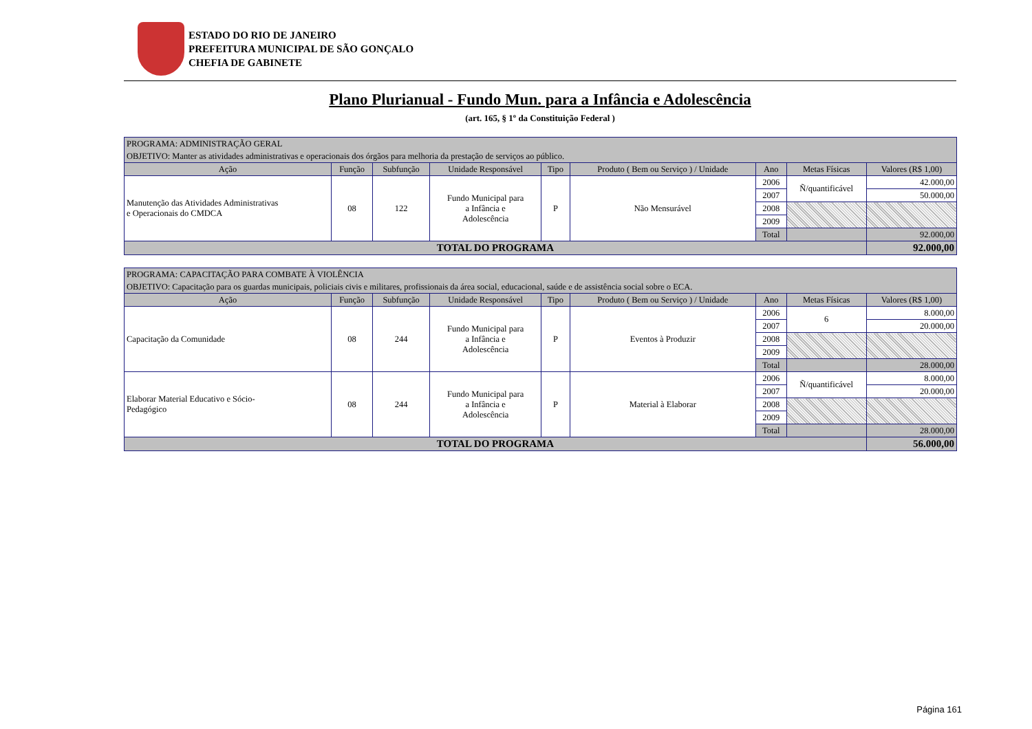ESTADO DO RIO DE JANEIRO
PREFEITURA MUNICIPAL DE SÃO GONÇALO
CHEFIA DE GABINETE
Plano Plurianual - Fundo Mun. para a Infância e Adolescência
(art. 165, § 1º da Constituição Federal )
| PROGRAMA: ADMINISTRAÇÃO GERAL | | | | | | | | |
| OBJETIVO: Manter as atividades administrativas e operacionais dos órgãos para melhoria da prestação de serviços ao público. | | | | | | | | |
| Ação | Função | Subfunção | Unidade Responsável | Tipo | Produto ( Bem ou Serviço ) / Unidade | Ano | Metas Físicas | Valores (R$ 1,00) |
| Manutenção das Atividades Administrativas e Operacionais do CMDCA | 08 | 122 | Fundo Municipal para a Infância e Adolescência | P | Não Mensurável | 2006 | Ñ/quantificável | 42.000,00 |
| | | | | | | 2007 | | 50.000,00 |
| | | | | | | 2008 | | |
| | | | | | | 2009 | | |
| | | | | | | Total | | 92.000,00 |
| TOTAL DO PROGRAMA | | | | | | | | 92.000,00 |
| PROGRAMA: CAPACITAÇÃO PARA COMBATE À VIOLÊNCIA | | | | | | | | |
| OBJETIVO: Capacitação para os guardas municipais, policiais civis e militares, profissionais da área social, educacional, saúde e de assistência social sobre o ECA. | | | | | | | | |
| Ação | Função | Subfunção | Unidade Responsável | Tipo | Produto ( Bem ou Serviço ) / Unidade | Ano | Metas Físicas | Valores (R$ 1,00) |
| Capacitação da Comunidade | 08 | 244 | Fundo Municipal para a Infância e Adolescência | P | Eventos à Produzir | 2006 | 6 | 8.000,00 |
| | | | | | | 2007 | | 20.000,00 |
| | | | | | | 2008 | | |
| | | | | | | 2009 | | |
| | | | | | | Total | | 28.000,00 |
| Elaborar Material Educativo e Sócio- Pedagógico | 08 | 244 | Fundo Municipal para a Infância e Adolescência | P | Material à Elaborar | 2006 | Ñ/quantificável | 8.000,00 |
| | | | | | | 2007 | | 20.000,00 |
| | | | | | | 2008 | | |
| | | | | | | 2009 | | |
| | | | | | | Total | | 28.000,00 |
| TOTAL DO PROGRAMA | | | | | | | | 56.000,00 |
Página 161